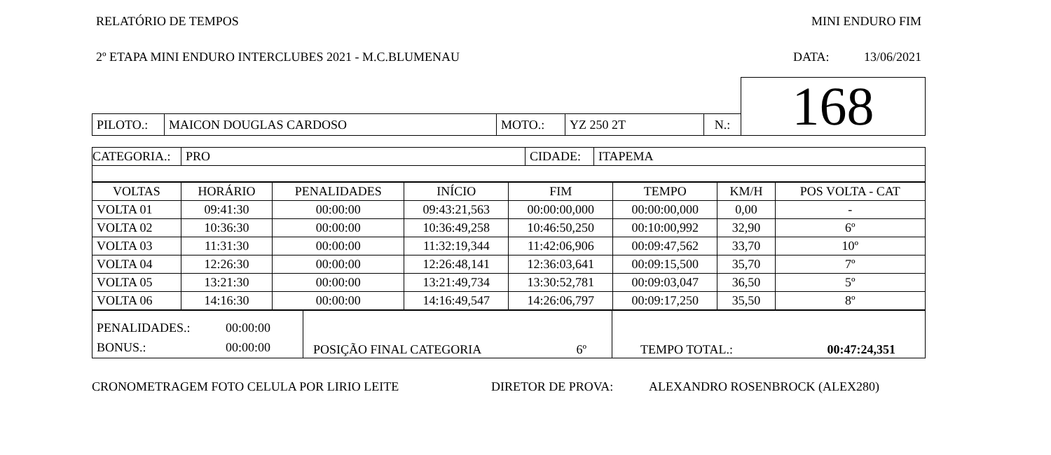RELATÓRIO DE TEMPOS MINI ENDURO FIM
2º ETAPA MINI ENDURO INTERCLUBES 2021 - M.C.BLUMENAU DATA: 13/06/2021
| | | | | | | 168 |
| PILOTO.: | MAICON DOUGLAS CARDOSO | MOTO.: | YZ 250 2T | N.: | | |
| CATEGORIA.: | PRO | CIDADE: | ITAPEMA |
| VOLTAS | HORÁRIO | PENALIDADES | INÍCIO | FIM | TEMPO | KM/H | POS VOLTA - CAT |
| --- | --- | --- | --- | --- | --- | --- | --- |
| VOLTA 01 | 09:41:30 | 00:00:00 | 09:43:21,563 | 00:00:00,000 | 00:00:00,000 | 0,00 | - |
| VOLTA 02 | 10:36:30 | 00:00:00 | 10:36:49,258 | 10:46:50,250 | 00:10:00,992 | 32,90 | 6º |
| VOLTA 03 | 11:31:30 | 00:00:00 | 11:32:19,344 | 11:42:06,906 | 00:09:47,562 | 33,70 | 10º |
| VOLTA 04 | 12:26:30 | 00:00:00 | 12:26:48,141 | 12:36:03,641 | 00:09:15,500 | 35,70 | 7º |
| VOLTA 05 | 13:21:30 | 00:00:00 | 13:21:49,734 | 13:30:52,781 | 00:09:03,047 | 36,50 | 5º |
| VOLTA 06 | 14:16:30 | 00:00:00 | 14:16:49,547 | 14:26:06,797 | 00:09:17,250 | 35,50 | 8º |
| PENALIDADES.: 00:00:00 BONUS.: 00:00:00 | POSIÇÃO FINAL CATEGORIA 6º | TEMPO TOTAL.: 00:47:24,351 |
CRONOMETRAGEM FOTO CELULA POR LIRIO LEITE DIRETOR DE PROVA: ALEXANDRO ROSENBROCK (ALEX280)